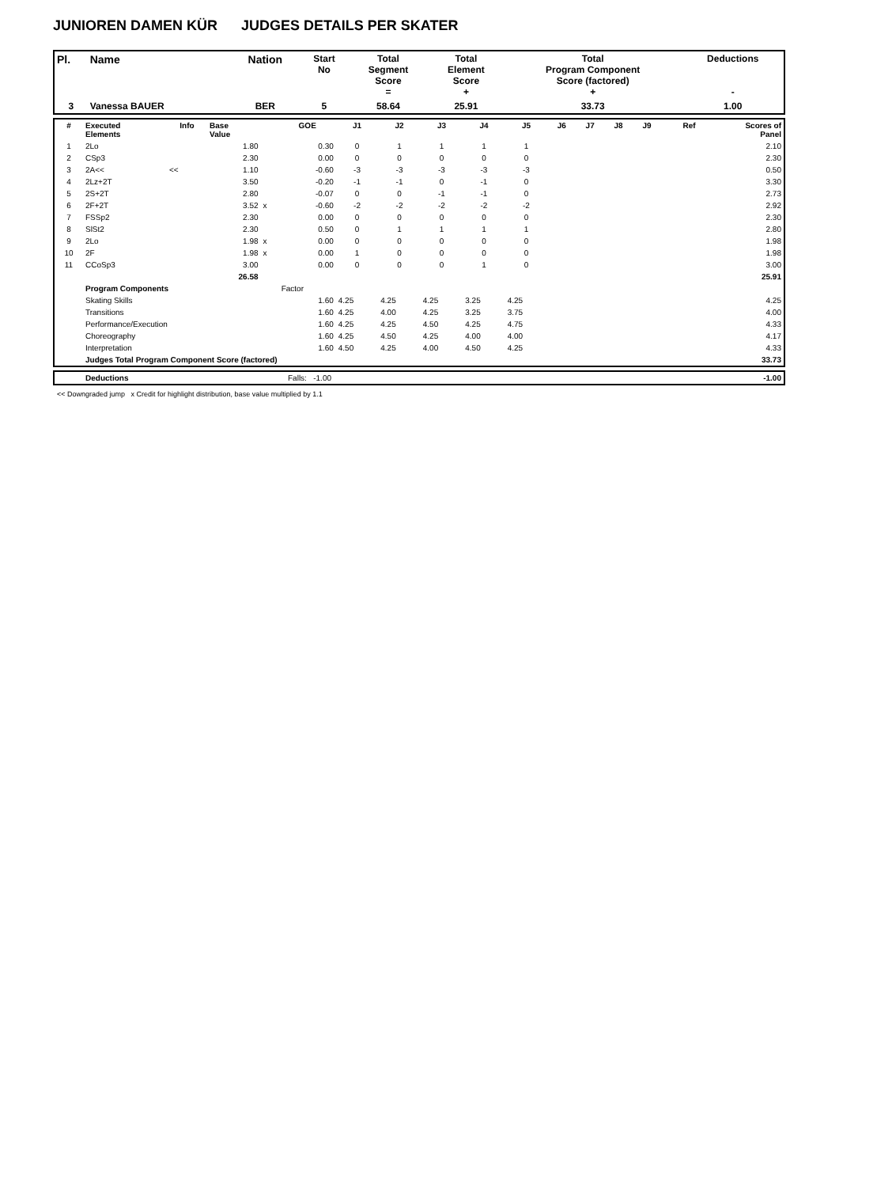JUNIOREN DAMEN KÜR JUDGES DETAILS PER SKATER
| Pl. | Name | Nation | Start No | Total Segment Score = | Total Element Score + | Total Program Component Score (factored) + | Deductions - |
| --- | --- | --- | --- | --- | --- | --- | --- |
| 3 | Vanessa BAUER | BER | 5 | 58.64 | 25.91 | 33.73 | 1.00 |
| # | Executed Elements | Info | Base Value | | GOE | J1 | J2 | J3 | J4 | J5 | J6 | J7 | J8 | J9 | Ref | Scores of Panel |
| --- | --- | --- | --- | --- | --- | --- | --- | --- | --- | --- | --- | --- | --- | --- | --- | --- |
| 1 | 2Lo | | 1.80 | | 0.30 | 0 | 1 | 1 | 1 | 1 | | | | | | 2.10 |
| 2 | CSp3 | | 2.30 | | 0.00 | 0 | 0 | 0 | 0 | 0 | | | | | | 2.30 |
| 3 | 2A<< | << | 1.10 | | -0.60 | -3 | -3 | -3 | -3 | -3 | | | | | | 0.50 |
| 4 | 2Lz+2T | | 3.50 | | -0.20 | -1 | -1 | 0 | -1 | 0 | | | | | | 3.30 |
| 5 | 2S+2T | | 2.80 | | -0.07 | 0 | 0 | -1 | -1 | 0 | | | | | | 2.73 |
| 6 | 2F+2T | | 3.52 | x | -0.60 | -2 | -2 | -2 | -2 | -2 | | | | | | 2.92 |
| 7 | FSSp2 | | 2.30 | | 0.00 | 0 | 0 | 0 | 0 | 0 | | | | | | 2.30 |
| 8 | SlSt2 | | 2.30 | | 0.50 | 0 | 1 | 1 | 1 | 1 | | | | | | 2.80 |
| 9 | 2Lo | | 1.98 | x | 0.00 | 0 | 0 | 0 | 0 | 0 | | | | | | 1.98 |
| 10 | 2F | | 1.98 | x | 0.00 | 1 | 0 | 0 | 0 | 0 | | | | | | 1.98 |
| 11 | CCoSp3 | | 3.00 | | 0.00 | 0 | 0 | 0 | 1 | 0 | | | | | | 3.00 |
| | | | 26.58 | | | | | | | | | | | | | 25.91 |
| | Program Components | | | | Factor | | | | | | | | | | | |
| | Skating Skills | | | | 1.60 | 4.25 | 4.25 | 4.25 | 3.25 | 4.25 | | | | | | 4.25 |
| | Transitions | | | | 1.60 | 4.25 | 4.00 | 4.25 | 3.25 | 3.75 | | | | | | 4.00 |
| | Performance/Execution | | | | 1.60 | 4.25 | 4.25 | 4.50 | 4.25 | 4.75 | | | | | | 4.33 |
| | Choreography | | | | 1.60 | 4.25 | 4.50 | 4.25 | 4.00 | 4.00 | | | | | | 4.17 |
| | Interpretation | | | | 1.60 | 4.50 | 4.25 | 4.00 | 4.50 | 4.25 | | | | | | 4.33 |
| | Judges Total Program Component Score (factored) | | | | | | | | | | | | | | | 33.73 |
| | Deductions | Falls: -1.00 | -1.00 |
<< Downgraded jump x Credit for highlight distribution, base value multiplied by 1.1